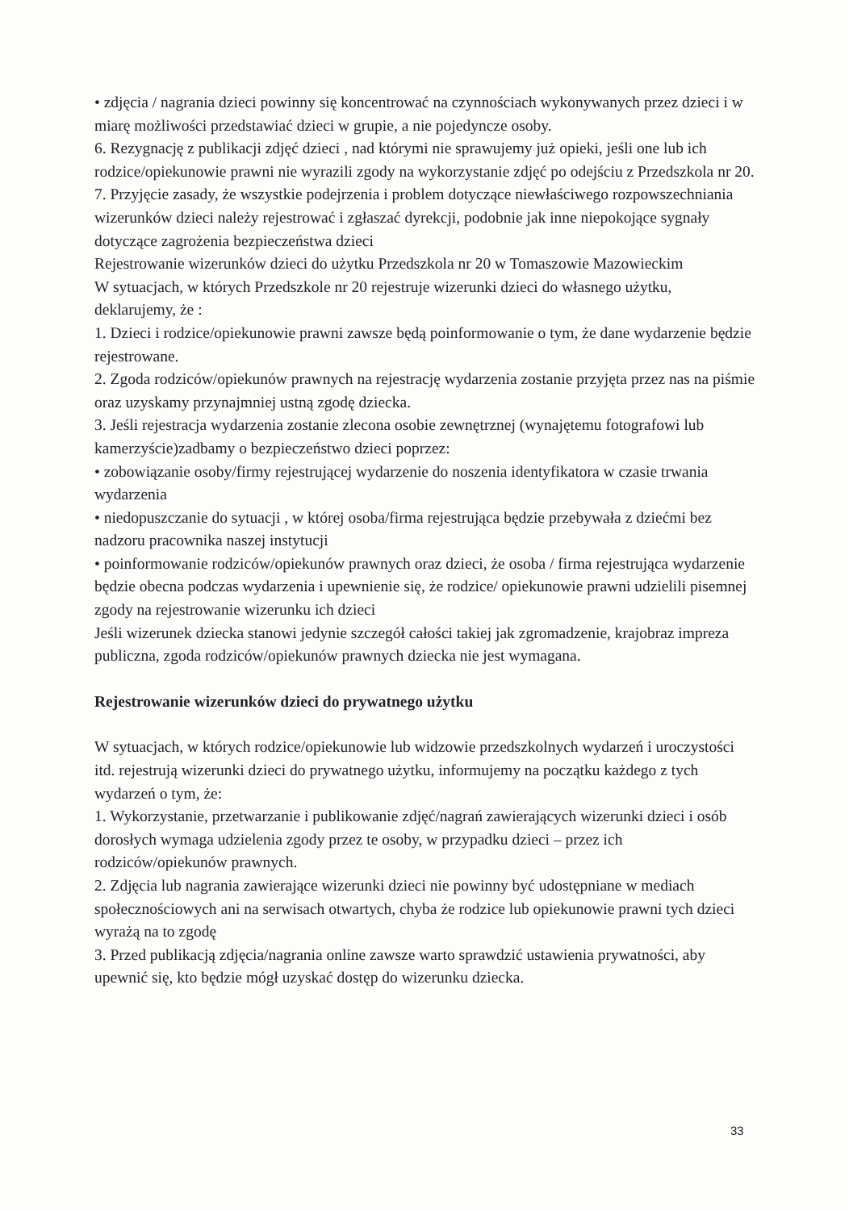• zdjęcia / nagrania dzieci powinny się koncentrować na czynnościach wykonywanych przez dzieci i w miarę możliwości przedstawiać dzieci w grupie, a nie pojedyncze osoby.
6. Rezygnację z publikacji zdjęć dzieci , nad którymi nie sprawujemy już opieki, jeśli one lub ich rodzice/opiekunowie prawni nie wyrazili zgody na wykorzystanie zdjęć po odejściu z Przedszkola nr 20.
7. Przyjęcie zasady, że wszystkie podejrzenia i problem dotyczące niewłaściwego rozpowszechniania wizerunków dzieci należy rejestrować i zgłaszać dyrekcji, podobnie jak inne niepokojące sygnały dotyczące zagrożenia bezpieczeństwa dzieci
Rejestrowanie wizerunków dzieci do użytku Przedszkola nr 20 w Tomaszowie Mazowieckim
W sytuacjach, w których Przedszkole nr 20 rejestruje wizerunki dzieci do własnego użytku, deklarujemy, że :
1. Dzieci i rodzice/opiekunowie prawni zawsze będą poinformowanie o tym, że dane wydarzenie będzie rejestrowane.
2. Zgoda rodziców/opiekunów prawnych na rejestrację wydarzenia zostanie przyjęta przez nas na piśmie oraz uzyskamy przynajmniej ustną zgodę dziecka.
3. Jeśli rejestracja wydarzenia zostanie zlecona osobie zewnętrznej (wynajętemu fotografowi lub kamerzyście)zadbamy o bezpieczeństwo dzieci poprzez:
• zobowiązanie osoby/firmy rejestrującej wydarzenie do noszenia identyfikatora w czasie trwania wydarzenia
• niedopuszczanie do sytuacji , w której osoba/firma rejestrująca będzie przebywała z dziećmi bez nadzoru pracownika naszej instytucji
• poinformowanie rodziców/opiekunów prawnych oraz dzieci, że osoba / firma rejestrująca wydarzenie będzie obecna podczas wydarzenia i upewnienie się, że rodzice/ opiekunowie prawni udzielili pisemnej zgody na rejestrowanie wizerunku ich dzieci
Jeśli wizerunek dziecka stanowi jedynie szczegół całości takiej jak zgromadzenie, krajobraz impreza publiczna, zgoda rodziców/opiekunów prawnych dziecka nie jest wymagana.
Rejestrowanie wizerunków dzieci do prywatnego użytku
W sytuacjach, w których rodzice/opiekunowie lub widzowie przedszkolnych wydarzeń i uroczystości itd. rejestrują wizerunki dzieci do prywatnego użytku, informujemy na początku każdego z tych wydarzeń o tym, że:
1. Wykorzystanie, przetwarzanie i publikowanie zdjęć/nagrań zawierających wizerunki dzieci i osób dorosłych wymaga udzielenia zgody przez te osoby, w przypadku dzieci – przez ich rodziców/opiekunów prawnych.
2. Zdjęcia lub nagrania zawierające wizerunki dzieci nie powinny być udostępniane w mediach społecznościowych ani na serwisach otwartych, chyba że rodzice lub opiekunowie prawni tych dzieci wyrażą na to zgodę
3. Przed publikacją zdjęcia/nagrania online zawsze warto sprawdzić ustawienia prywatności, aby upewnić się, kto będzie mógł uzyskać dostęp do wizerunku dziecka.
33